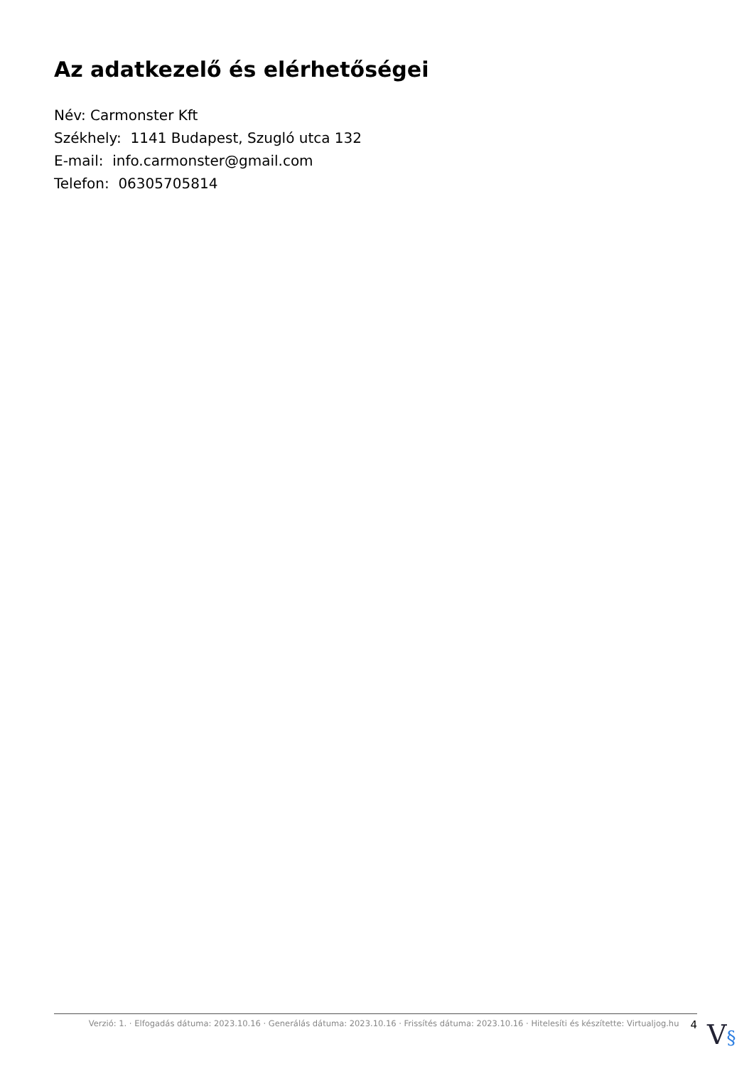Az adatkezelő és elérhetőségei
Név: Carmonster Kft
Székhely: 1141 Budapest, Szugló utca 132
E-mail: info.carmonster@gmail.com
Telefon: 06305705814
Verzió: 1. · Elfogadás dátuma: 2023.10.16 · Generálás dátuma: 2023.10.16 · Frissítés dátuma: 2023.10.16 · Hitelesíti és készítette: Virtualjog.hu
4
V§